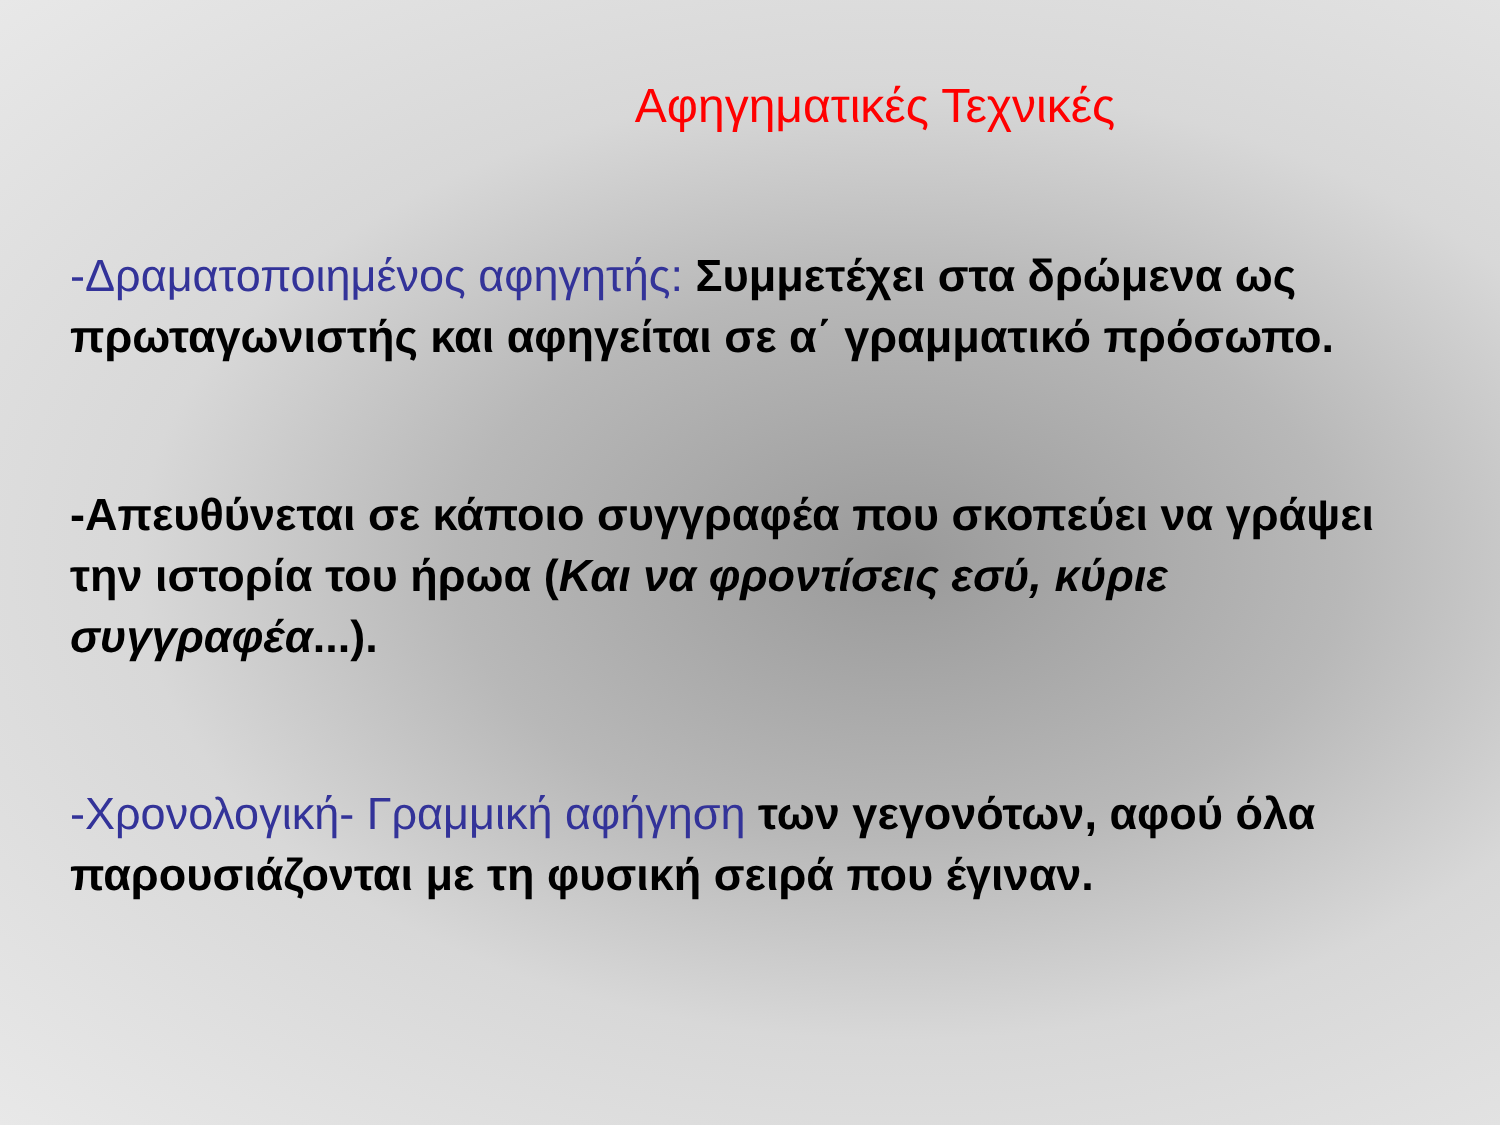Αφηγηματικές Τεχνικές
-Δραματοποιημένος αφηγητής: Συμμετέχει στα δρώμενα ως πρωταγωνιστής και αφηγείται σε α΄ γραμματικό πρόσωπο.
-Απευθύνεται σε κάποιο συγγραφέα που σκοπεύει να γράψει την ιστορία του ήρωα (Και να φροντίσεις εσύ, κύριε συγγραφέα...).
-Χρονολογική- Γραμμική αφήγηση των γεγονότων, αφού όλα παρουσιάζονται με τη φυσική σειρά που έγιναν.